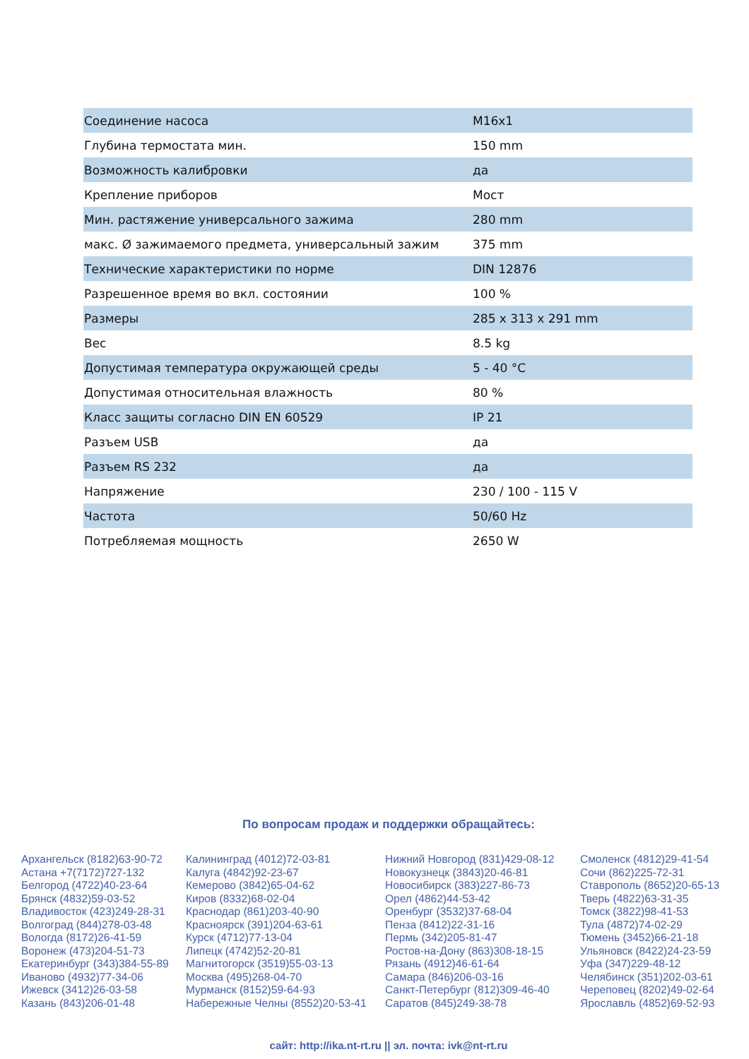| Соединение насоса | M16x1 |
| Глубина термостата мин. | 150 mm |
| Возможность калибровки | да |
| Крепление приборов | Мост |
| Мин. растяжение универсального зажима | 280 mm |
| макс. Ø зажимаемого предмета, универсальный зажим | 375 mm |
| Технические характеристики по норме | DIN 12876 |
| Разрешенное время во вкл. состоянии | 100 % |
| Размеры | 285 x 313 x 291 mm |
| Вес | 8.5 kg |
| Допустимая температура окружающей среды | 5 - 40 °C |
| Допустимая относительная влажность | 80 % |
| Класс защиты согласно DIN EN 60529 | IP 21 |
| Разъем USB | да |
| Разъем RS 232 | да |
| Напряжение | 230 / 100 - 115 V |
| Частота | 50/60 Hz |
| Потребляемая мощность | 2650 W |
По вопросам продаж и поддержки обращайтесь:
Архангельск (8182)63-90-72
Астана +7(7172)727-132
Белгород (4722)40-23-64
Брянск (4832)59-03-52
Владивосток (423)249-28-31
Волгоград (844)278-03-48
Вологда (8172)26-41-59
Воронеж (473)204-51-73
Екатеринбург (343)384-55-89
Иваново (4932)77-34-06
Ижевск (3412)26-03-58
Казань (843)206-01-48
Калининград (4012)72-03-81
Калуга (4842)92-23-67
Кемерово (3842)65-04-62
Киров (8332)68-02-04
Краснодар (861)203-40-90
Красноярск (391)204-63-61
Курск (4712)77-13-04
Липецк (4742)52-20-81
Магнитогорск (3519)55-03-13
Москва (495)268-04-70
Мурманск (8152)59-64-93
Набережные Челны (8552)20-53-41
Нижний Новгород (831)429-08-12
Новокузнецк (3843)20-46-81
Новосибирск (383)227-86-73
Орел (4862)44-53-42
Оренбург (3532)37-68-04
Пенза (8412)22-31-16
Пермь (342)205-81-47
Ростов-на-Дону (863)308-18-15
Рязань (4912)46-61-64
Самара (846)206-03-16
Санкт-Петербург (812)309-46-40
Саратов (845)249-38-78
Смоленск (4812)29-41-54
Сочи (862)225-72-31
Ставрополь (8652)20-65-13
Тверь (4822)63-31-35
Томск (3822)98-41-53
Тула (4872)74-02-29
Тюмень (3452)66-21-18
Ульяновск (8422)24-23-59
Уфа (347)229-48-12
Челябинск (351)202-03-61
Череповец (8202)49-02-64
Ярославль (4852)69-52-93
сайт: http://ika.nt-rt.ru || эл. почта: ivk@nt-rt.ru